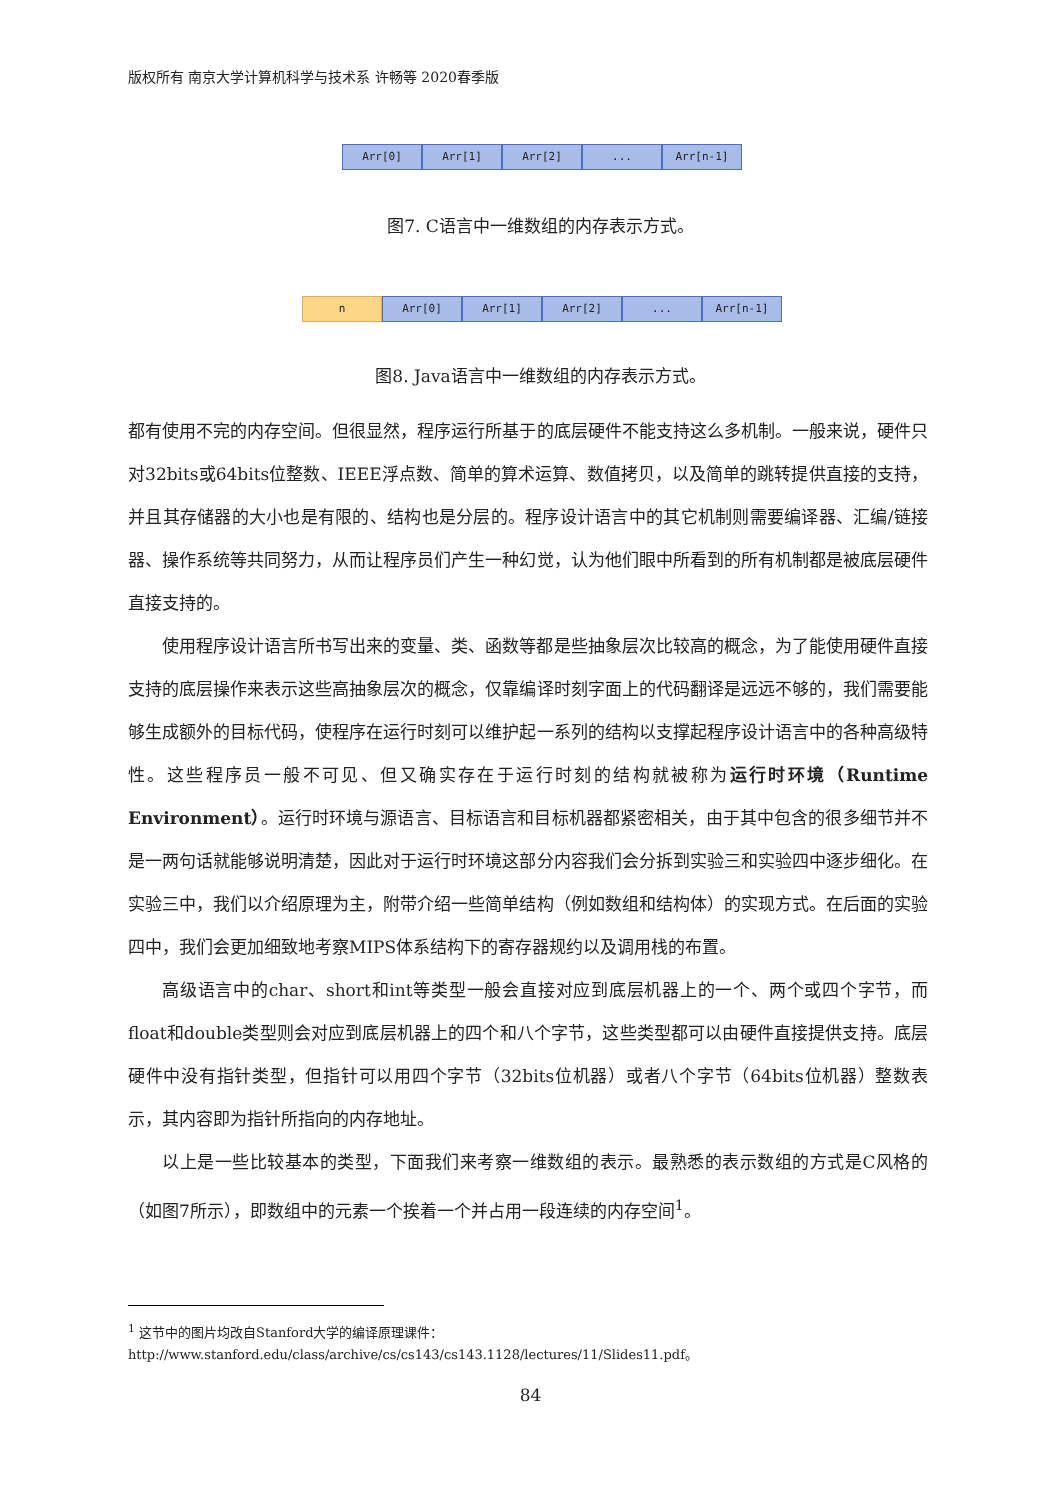版权所有 南京大学计算机科学与技术系 许畅等 2020春季版
Arr[0] Arr[1] Arr[2] ... Arr[n-1]
图7. C语言中一维数组的内存表示方式。
n Arr[0] Arr[1] Arr[2] ... Arr[n-1]
图8. Java语言中一维数组的内存表示方式。
都有使用不完的内存空间。但很显然，程序运行所基于的底层硬件不能支持这么多机制。一般来说，硬件只对32bits或64bits位整数、IEEE浮点数、简单的算术运算、数值拷贝，以及简单的跳转提供直接的支持，并且其存储器的大小也是有限的、结构也是分层的。程序设计语言中的其它机制则需要编译器、汇编/链接器、操作系统等共同努力，从而让程序员们产生一种幻觉，认为他们眼中所看到的所有机制都是被底层硬件直接支持的。
使用程序设计语言所书写出来的变量、类、函数等都是些抽象层次比较高的概念，为了能使用硬件直接支持的底层操作来表示这些高抽象层次的概念，仅靠编译时刻字面上的代码翻译是远远不够的，我们需要能够生成额外的目标代码，使程序在运行时刻可以维护起一系列的结构以支撑起程序设计语言中的各种高级特性。这些程序员一般不可见、但又确实存在于运行时刻的结构就被称为运行时环境（Runtime Environment）。运行时环境与源语言、目标语言和目标机器都紧密相关，由于其中包含的很多细节并不是一两句话就能够说明清楚，因此对于运行时环境这部分内容我们会分拆到实验三和实验四中逐步细化。在实验三中，我们以介绍原理为主，附带介绍一些简单结构（例如数组和结构体）的实现方式。在后面的实验四中，我们会更加细致地考察MIPS体系结构下的寄存器规约以及调用栈的布置。
高级语言中的char、short和int等类型一般会直接对应到底层机器上的一个、两个或四个字节，而float和double类型则会对应到底层机器上的四个和八个字节，这些类型都可以由硬件直接提供支持。底层硬件中没有指针类型，但指针可以用四个字节（32bits位机器）或者八个字节（64bits位机器）整数表示，其内容即为指针所指向的内存地址。
以上是一些比较基本的类型，下面我们来考察一维数组的表示。最熟悉的表示数组的方式是C风格的（如图7所示），即数组中的元素一个挨着一个并占用一段连续的内存空间<sup>1</sup>。
<sup>1</sup> 这节中的图片均改自Stanford大学的编译原理课件：
http://www.stanford.edu/class/archive/cs/cs143/cs143.1128/lectures/11/Slides11.pdf。
84